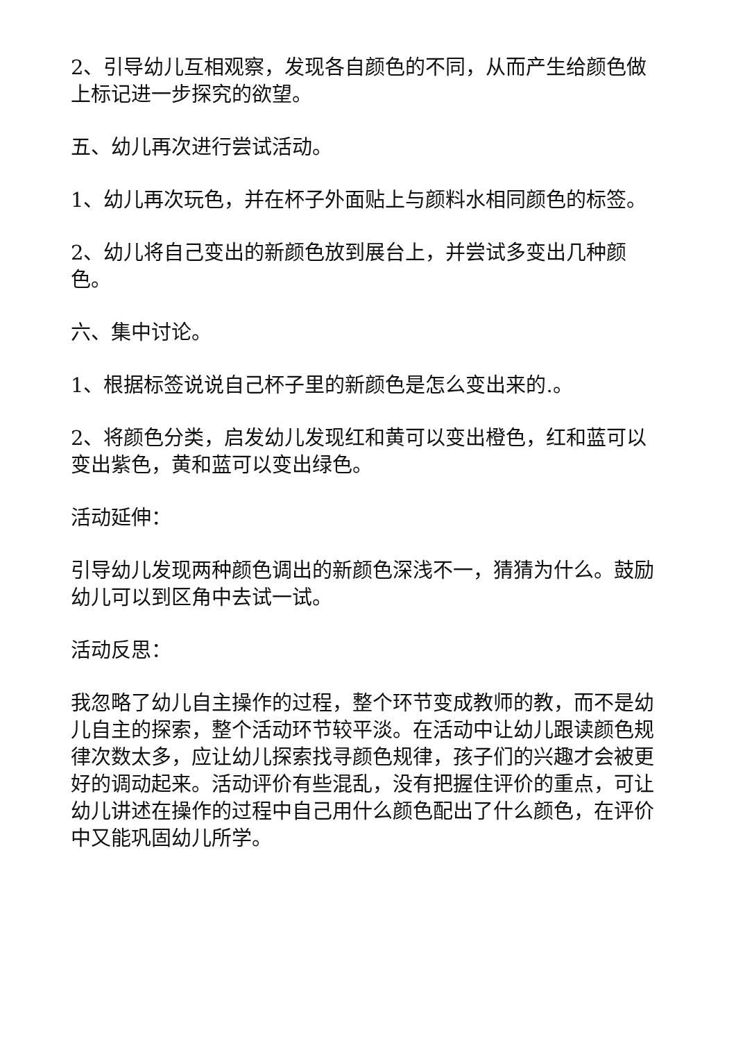2、引导幼儿互相观察，发现各自颜色的不同，从而产生给颜色做上标记进一步探究的欲望。
五、幼儿再次进行尝试活动。
1、幼儿再次玩色，并在杯子外面贴上与颜料水相同颜色的标签。
2、幼儿将自己变出的新颜色放到展台上，并尝试多变出几种颜色。
六、集中讨论。
1、根据标签说说自己杯子里的新颜色是怎么变出来的.。
2、将颜色分类，启发幼儿发现红和黄可以变出橙色，红和蓝可以变出紫色，黄和蓝可以变出绿色。
活动延伸：
引导幼儿发现两种颜色调出的新颜色深浅不一，猜猜为什么。鼓励幼儿可以到区角中去试一试。
活动反思：
我忽略了幼儿自主操作的过程，整个环节变成教师的教，而不是幼儿自主的探索，整个活动环节较平淡。在活动中让幼儿跟读颜色规律次数太多，应让幼儿探索找寻颜色规律，孩子们的兴趣才会被更好的调动起来。活动评价有些混乱，没有把握住评价的重点，可让幼儿讲述在操作的过程中自己用什么颜色配出了什么颜色，在评价中又能巩固幼儿所学。